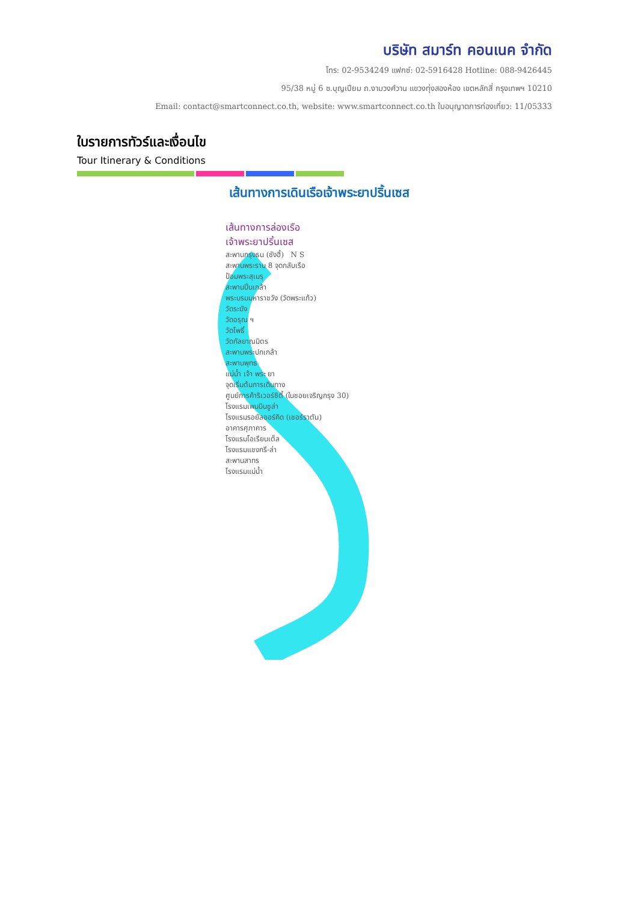บริษัท สมาร์ท คอนเนค จำกัด
โทร: 02-9534249 แฟกซ์: 02-5916428 Hotline: 088-9426445
95/38 หมู่ 6 ซ.บุญเปียม ถ.งามวงศ์วาน แขวงทุ่งสองห้อง เขตหลักสี่ กรุงเทพฯ 10210
Email: contact@smartconnect.co.th, website: www.smartconnect.co.th ใบอนุญาตการท่องเที่ยว: 11/05333
ใบรายการทัวร์และเงื่อนไข
Tour Itinerary & Conditions
เส้นทางการเดินเรือเจ้าพระยาปริ้นเซส
เส้นทางการล่องเรือ
เจ้าพระยาปริ้นเซส
สะพานกรุงธน (ซังฮี้) N S
สะพานพระราม 8 จุดกลับเรือ
ป้อมพระสุเมรุ
สะพานปิ่นเกล้า
พระบรมมหาราชวัง (วัดพระแก้ว)
วัดระฆัง
วัดอรุณ ฯ
วัดโพธิ์
วัดกัลยาณมิตร
สะพานพระปกเกล้า
สะพานพุทธ
แม่น้ำ เจ้า พระ ยา
จุดเริ่มต้นการเดินทาง
ศูนย์การค้าริเวอร์ซิตี้ (ในซอยเจริญกรุง 30)
โรงแรมเพนนินซูล่า
โรงแรมรอยัลออร์คิด (เชอร์ราตัน)
อาคารศุภาคาร
โรงแรมโอเรียนเต็ล
โรงแรมแชงกรี-ล่า
สะพานสาทร
โรงแรมแม่น้ำ